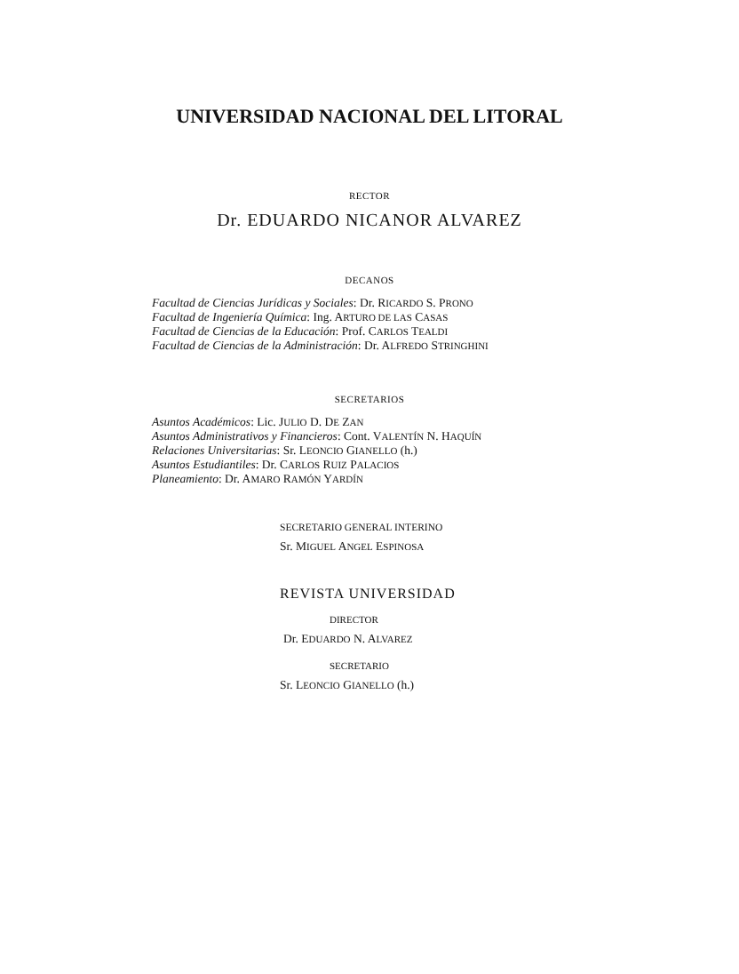UNIVERSIDAD NACIONAL DEL LITORAL
RECTOR
Dr. EDUARDO NICANOR ALVAREZ
DECANOS
Facultad de Ciencias Jurídicas y Sociales: Dr. RICARDO S. PRONO
Facultad de Ingeniería Química: Ing. ARTURO DE LAS CASAS
Facultad de Ciencias de la Educación: Prof. CARLOS TEALDI
Facultad de Ciencias de la Administración: Dr. ALFREDO STRINGHINI
SECRETARIOS
Asuntos Académicos: Lic. JULIO D. DE ZAN
Asuntos Administrativos y Financieros: Cont. VALENTÍN N. HAQUÍN
Relaciones Universitarias: Sr. LEONCIO GIANELLO (h.)
Asuntos Estudiantiles: Dr. CARLOS RUIZ PALACIOS
Planeamiento: Dr. AMARO RAMÓN YARDÍN
SECRETARIO GENERAL INTERINO
Sr. MIGUEL ANGEL ESPINOSA
REVISTA UNIVERSIDAD
DIRECTOR
Dr. EDUARDO N. ALVAREZ
SECRETARIO
Sr. LEONCIO GIANELLO (h.)